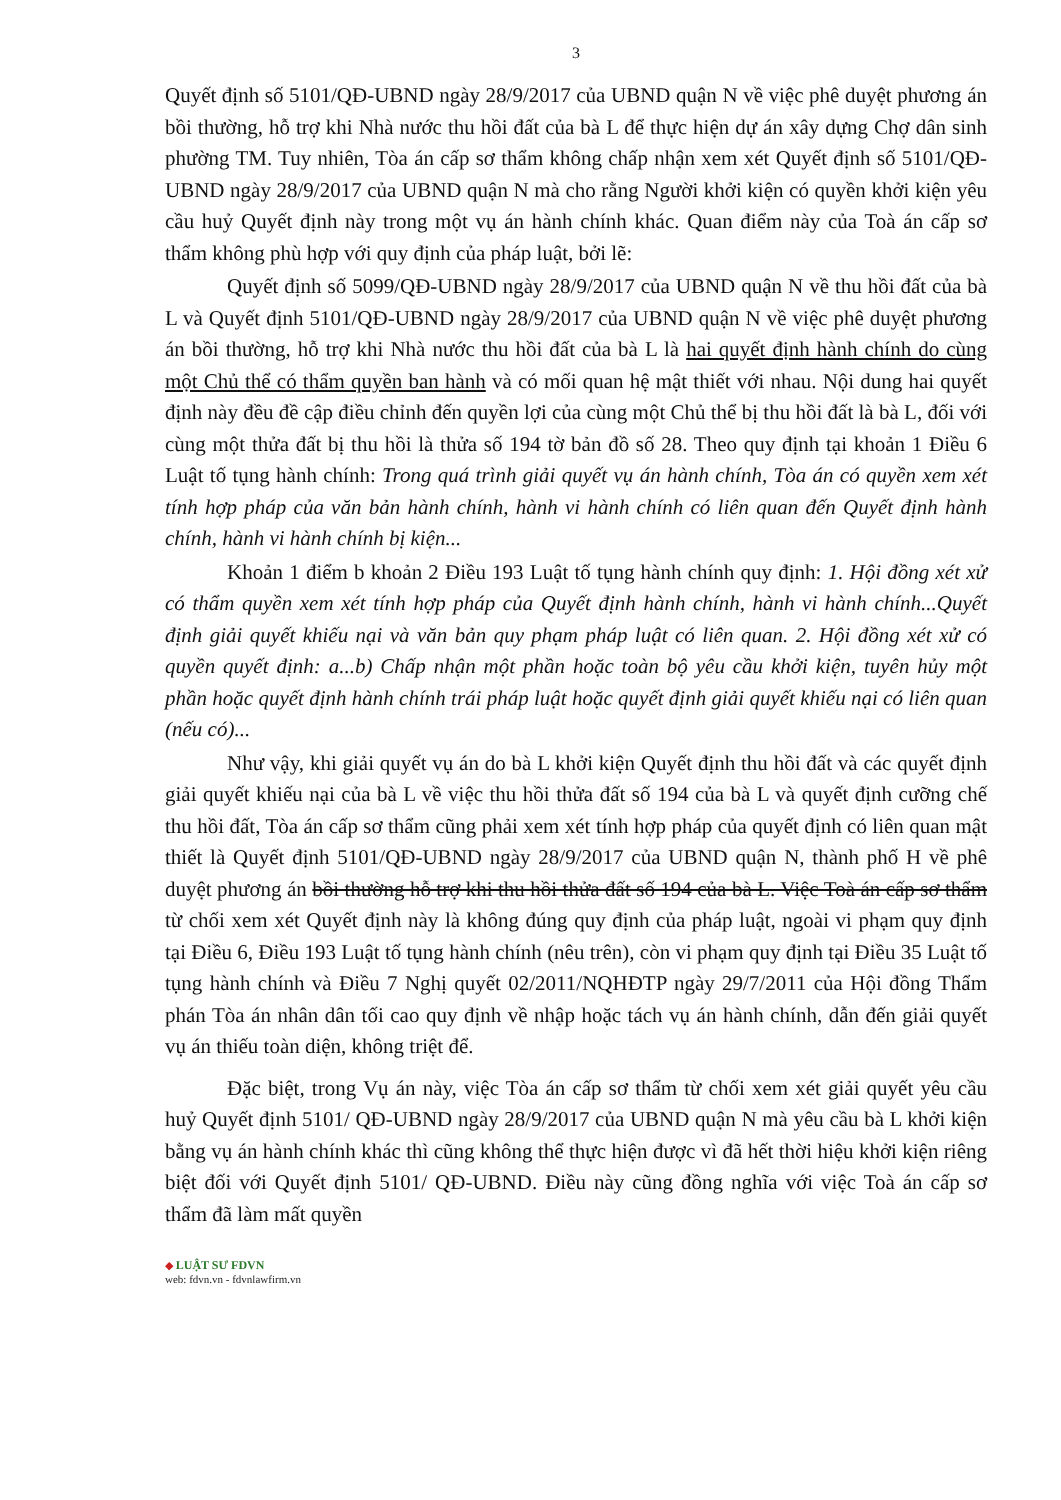3
Quyết định số 5101/QĐ-UBND ngày 28/9/2017 của UBND quận N về việc phê duyệt phương án bồi thường, hỗ trợ khi Nhà nước thu hồi đất của bà L để thực hiện dự án xây dựng Chợ dân sinh phường TM. Tuy nhiên, Tòa án cấp sơ thẩm không chấp nhận xem xét Quyết định số 5101/QĐ-UBND ngày 28/9/2017 của UBND quận N mà cho rằng Người khởi kiện có quyền khởi kiện yêu cầu huỷ Quyết định này trong một vụ án hành chính khác. Quan điểm này của Toà án cấp sơ thẩm không phù hợp với quy định của pháp luật, bởi lẽ:
Quyết định số 5099/QĐ-UBND ngày 28/9/2017 của UBND quận N về thu hồi đất của bà L và Quyết định 5101/QĐ-UBND ngày 28/9/2017 của UBND quận N về việc phê duyệt phương án bồi thường, hỗ trợ khi Nhà nước thu hồi đất của bà L là hai quyết định hành chính do cùng một Chủ thể có thẩm quyền ban hành và có mối quan hệ mật thiết với nhau. Nội dung hai quyết định này đều đề cập điều chỉnh đến quyền lợi của cùng một Chủ thể bị thu hồi đất là bà L, đối với cùng một thửa đất bị thu hồi là thửa số 194 tờ bản đồ số 28. Theo quy định tại khoản 1 Điều 6 Luật tố tụng hành chính: Trong quá trình giải quyết vụ án hành chính, Tòa án có quyền xem xét tính hợp pháp của văn bản hành chính, hành vi hành chính có liên quan đến Quyết định hành chính, hành vi hành chính bị kiện...
Khoản 1 điểm b khoản 2 Điều 193 Luật tố tụng hành chính quy định: 1. Hội đồng xét xử có thẩm quyền xem xét tính hợp pháp của Quyết định hành chính, hành vi hành chính...Quyết định giải quyết khiếu nại và văn bản quy phạm pháp luật có liên quan. 2. Hội đồng xét xử có quyền quyết định: a...b) Chấp nhận một phần hoặc toàn bộ yêu cầu khởi kiện, tuyên hủy một phần hoặc quyết định hành chính trái pháp luật hoặc quyết định giải quyết khiếu nại có liên quan (nếu có)...
Như vậy, khi giải quyết vụ án do bà L khởi kiện Quyết định thu hồi đất và các quyết định giải quyết khiếu nại của bà L về việc thu hồi thửa đất số 194 của bà L và quyết định cưỡng chế thu hồi đất, Tòa án cấp sơ thẩm cũng phải xem xét tính hợp pháp của quyết định có liên quan mật thiết là Quyết định 5101/QĐ-UBND ngày 28/9/2017 của UBND quận N, thành phố H về phê duyệt phương án bồi thường hỗ trợ khi thu hồi thửa đất số 194 của bà L. Việc Toà án cấp sơ thẩm từ chối xem xét Quyết định này là không đúng quy định của pháp luật, ngoài vi phạm quy định tại Điều 6, Điều 193 Luật tố tụng hành chính (nêu trên), còn vi phạm quy định tại Điều 35 Luật tố tụng hành chính và Điều 7 Nghị quyết 02/2011/NQHĐTP ngày 29/7/2011 của Hội đồng Thẩm phán Tòa án nhân dân tối cao quy định về nhập hoặc tách vụ án hành chính, dẫn đến giải quyết vụ án thiếu toàn diện, không triệt để.
Đặc biệt, trong Vụ án này, việc Tòa án cấp sơ thẩm từ chối xem xét giải quyết yêu cầu huỷ Quyết định 5101/ QĐ-UBND ngày 28/9/2017 của UBND quận N mà yêu cầu bà L khởi kiện bằng vụ án hành chính khác thì cũng không thể thực hiện được vì đã hết thời hiệu khởi kiện riêng biệt đối với Quyết định 5101/ QĐ-UBND. Điều này cũng đồng nghĩa với việc Toà án cấp sơ thẩm đã làm mất quyền
◆ LUẬT SƯ FDVN
web: fdvn.vn - fdvnlawfirm.vn